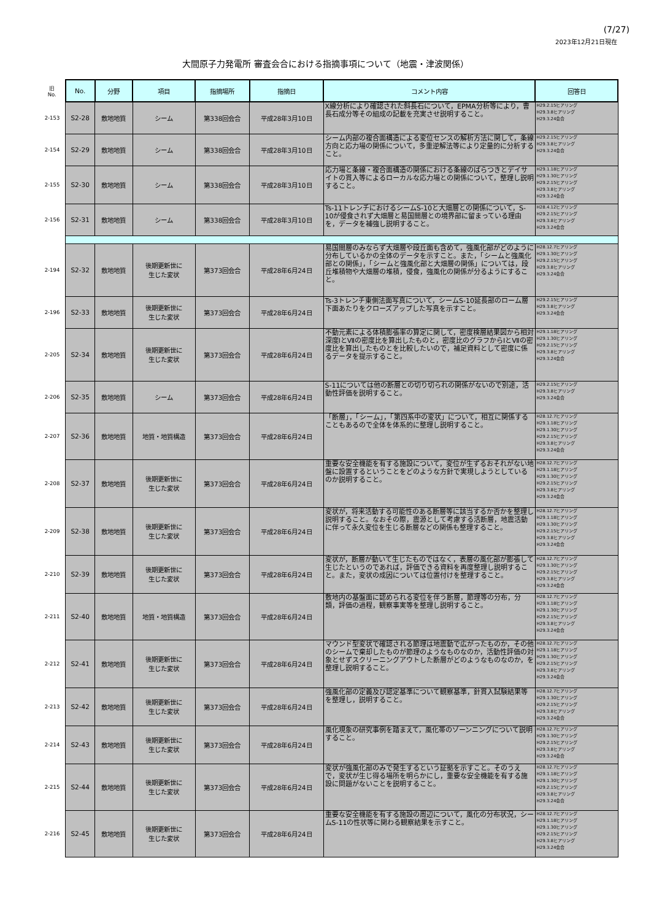(7/27)
2023年12月21日現在
大間原子力発電所 審査会合における指摘事項について（地震・津波関係）
| 旧 No. | No. | 分野 | 項目 | 指摘場所 | 指摘日 | コメント内容 | 回答日 |
| --- | --- | --- | --- | --- | --- | --- | --- |
| 2-153 | S2-28 | 敷地地質 | シーム | 第338回会合 | 平成28年3月10日 | X線分析により確認された斜長石について，EPMA分析等により，曹長石成分等その組成の記載を充実させ説明すること。 | H29.2.15ヒアリング H29.3.8ヒアリング H29.3.24会合 |
| 2-154 | S2-29 | 敷地地質 | シーム | 第338回会合 | 平成28年3月10日 | シーム内部の複合面構造による変位センスの解析方法に関して，条線方向と応力場の関係について，多重逆解法等により定量的に分析すること。 | H29.2.15ヒアリング H29.3.8ヒアリング H29.3.24会合 |
| 2-155 | S2-30 | 敷地地質 | シーム | 第338回会合 | 平成28年3月10日 | 応力場と条線・複合面構造の関係における条線のばらつきとデイサイトの貫入等によるローカルな応力場との関係について，整理し説明すること。 | H29.1.18ヒアリング H29.1.30ヒアリング H29.2.15ヒアリング H29.3.8ヒアリング H29.3.24会合 |
| 2-156 | S2-31 | 敷地地質 | シーム | 第338回会合 | 平成28年3月10日 | Ts-11トレンチにおけるシームS-10と大畑層との関係について，S-10が侵食されず大畑層と易国間層との境界部に留まっている理由を，データを補強し説明すること。 | H28.4.12ヒアリング H29.2.15ヒアリング H29.3.8ヒアリング H29.3.24会合 |
| 2-194 | S2-32 | 敷地地質 | 後期更新世に 生じた変状 | 第373回会合 | 平成28年6月24日 | 易国間層のみならず大畑層や段丘面も含めて，強風化部がどのように分布しているかの全体のデータを示すこと。また，「シームと強風化部との関係」，「シームと強風化部と大畑層の関係」については，段丘堆積物や大畑層の堆積，侵食，強風化の関係が分るようにすること。 | H28.12.7ヒアリング H29.1.30ヒアリング H29.2.15ヒアリング H29.3.8ヒアリング H29.3.24会合 |
| 2-196 | S2-33 | 敷地地質 | 後期更新世に 生じた変状 | 第373回会合 | 平成28年6月24日 | Ts-3トレンチ東側法面写真について，シームS-10延長部のローム層下面あたりをクローズアップした写真を示すこと。 | H29.2.15ヒアリング H29.3.8ヒアリング H29.3.24会合 |
| 2-205 | S2-34 | 敷地地質 | 後期更新世に 生じた変状 | 第373回会合 | 平成28年6月24日 | 不動元素による体積膨張率の算定に関して，密度検層結果図から相対深度ⅠとⅦの密度比を算出したものと，密度比のグラフからⅠとⅦの密度比を算出したものとを比較したいので，補足資料として密度に係るデータを提示すること。 | H29.1.18ヒアリング H29.1.30ヒアリング H29.2.15ヒアリング H29.3.8ヒアリング H29.3.24会合 |
| 2-206 | S2-35 | 敷地地質 | シーム | 第373回会合 | 平成28年6月24日 | S-11については他の断層との切り切られの関係がないので別途，活動性評価を説明すること。 | H29.2.15ヒアリング H29.3.8ヒアリング H29.3.24会合 |
| 2-207 | S2-36 | 敷地地質 | 地質・地質構造 | 第373回会合 | 平成28年6月24日 | 「断層」，「シーム」，「第四系中の変状」について，相互に関係することもあるので全体を体系的に整理し説明すること。 | H28.12.7ヒアリング H29.1.18ヒアリング H29.1.30ヒアリング H29.2.15ヒアリング H29.3.8ヒアリング H29.3.24会合 |
| 2-208 | S2-37 | 敷地地質 | 後期更新世に 生じた変状 | 第373回会合 | 平成28年6月24日 | 重要な安全機能を有する施設について，変位が生ずるおそれがない地盤に設置するということをどのような方針で実現しようとしているのか説明すること。 | H28.12.7ヒアリング H29.1.18ヒアリング H29.1.30ヒアリング H29.2.15ヒアリング H29.3.8ヒアリング H29.3.24会合 |
| 2-209 | S2-38 | 敷地地質 | 後期更新世に 生じた変状 | 第373回会合 | 平成28年6月24日 | 変状が，将来活動する可能性のある断層等に該当するか否かを整理し説明すること。なおその際，震源として考慮する活断層，地震活動に伴って永久変位を生じる断層などの関係も整理すること。 | H28.12.7ヒアリング H29.1.18ヒアリング H29.1.30ヒアリング H29.2.15ヒアリング H29.3.8ヒアリング H29.3.24会合 |
| 2-210 | S2-39 | 敷地地質 | 後期更新世に 生じた変状 | 第373回会合 | 平成28年6月24日 | 変状が，断層が動いて生じたものではなく，表層の風化部が膨張して生じたというのであれば，評価できる資料を再度整理し説明すること。また，変状の成因については位置付けを整理すること。 | H28.12.7ヒアリング H29.1.30ヒアリング H29.2.15ヒアリング H29.3.8ヒアリング H29.3.24会合 |
| 2-211 | S2-40 | 敷地地質 | 地質・地質構造 | 第373回会合 | 平成28年6月24日 | 敷地内の基盤面に認められる変位を伴う断層，節理等の分布，分類，評価の過程，観察事実等を整理し説明すること。 | H28.12.7ヒアリング H29.1.18ヒアリング H29.1.30ヒアリング H29.2.15ヒアリング H29.3.8ヒアリング H29.3.24会合 |
| 2-212 | S2-41 | 敷地地質 | 後期更新世に 生じた変状 | 第373回会合 | 平成28年6月24日 | マウンド型変状で確認される節理は地震動で広がったものか，その他のシームで棄却したものが節理のようなものなのか，活動性評価の対象とせずスクリーニングアウトした断層がどのようなものなのか，を整理し説明すること。 | H28.12.7ヒアリング H29.1.18ヒアリング H29.1.30ヒアリング H29.2.15ヒアリング H29.3.8ヒアリング H29.3.24会合 |
| 2-213 | S2-42 | 敷地地質 | 後期更新世に 生じた変状 | 第373回会合 | 平成28年6月24日 | 強風化部の定義及び認定基準について観察基準，針貫入試験結果等を整理し，説明すること。 | H28.12.7ヒアリング H29.1.30ヒアリング H29.2.15ヒアリング H29.3.8ヒアリング H29.3.24会合 |
| 2-214 | S2-43 | 敷地地質 | 後期更新世に 生じた変状 | 第373回会合 | 平成28年6月24日 | 風化現象の研究事例を踏まえて，風化帯のゾーンニングについて説明すること。 | H28.12.7ヒアリング H29.1.30ヒアリング H29.2.15ヒアリング H29.3.8ヒアリング H29.3.24会合 |
| 2-215 | S2-44 | 敷地地質 | 後期更新世に 生じた変状 | 第373回会合 | 平成28年6月24日 | 変状が強風化部のみで発生するという証拠を示すこと。そのうえで，変状が生じ得る場所を明らかにし，重要な安全機能を有する施設に問題がないことを説明すること。 | H28.12.7ヒアリング H29.1.18ヒアリング H29.1.30ヒアリング H29.2.15ヒアリング H29.3.8ヒアリング H29.3.24会合 |
| 2-216 | S2-45 | 敷地地質 | 後期更新世に 生じた変状 | 第373回会合 | 平成28年6月24日 | 重要な安全機能を有する施設の周辺について，風化の分布状況，シームS-11の性状等に関わる観察結果を示すこと。 | H28.12.7ヒアリング H29.1.18ヒアリング H29.1.30ヒアリング H29.2.15ヒアリング H29.3.8ヒアリング H29.3.24会合 |